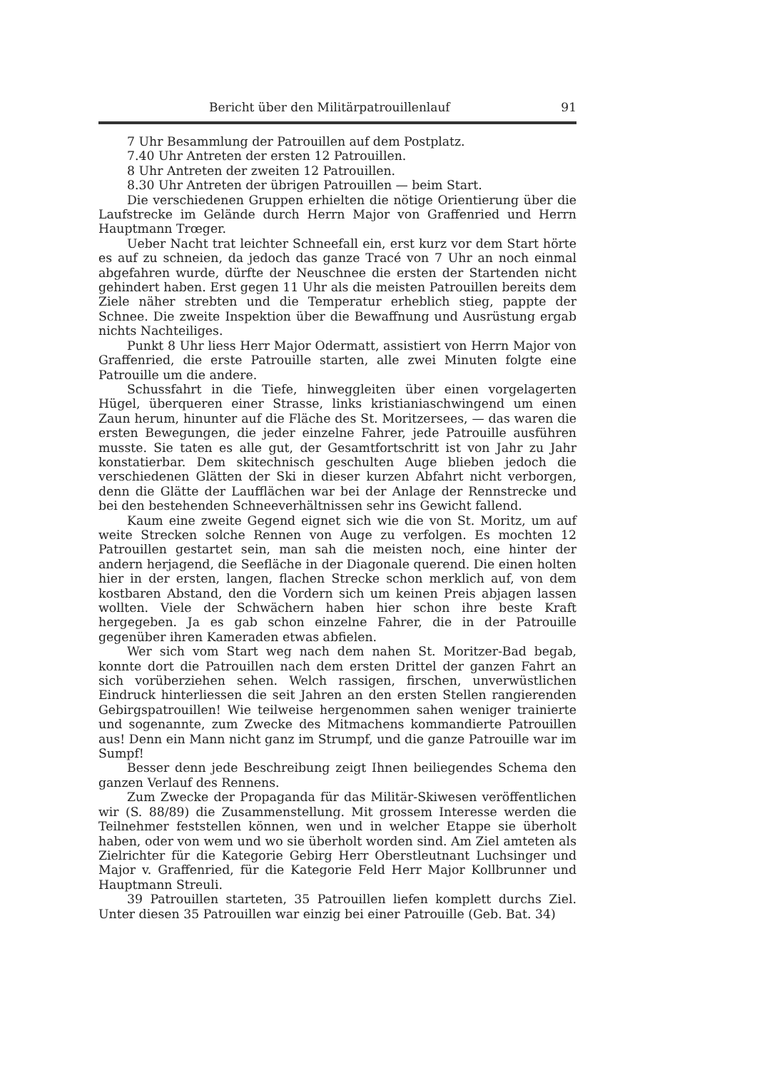Bericht über den Militärpatrouillenlauf 91
7 Uhr Besammlung der Patrouillen auf dem Postplatz.
7.40 Uhr Antreten der ersten 12 Patrouillen.
8 Uhr Antreten der zweiten 12 Patrouillen.
8.30 Uhr Antreten der übrigen Patrouillen — beim Start.
Die verschiedenen Gruppen erhielten die nötige Orientierung über die Laufstrecke im Gelände durch Herrn Major von Graffenried und Herrn Hauptmann Trœger.
Ueber Nacht trat leichter Schneefall ein, erst kurz vor dem Start hörte es auf zu schneien, da jedoch das ganze Tracé von 7 Uhr an noch einmal abgefahren wurde, dürfte der Neuschnee die ersten der Startenden nicht gehindert haben. Erst gegen 11 Uhr als die meisten Patrouillen bereits dem Ziele näher strebten und die Temperatur erheblich stieg, pappte der Schnee. Die zweite Inspektion über die Bewaffnung und Ausrüstung ergab nichts Nachteiliges.
Punkt 8 Uhr liess Herr Major Odermatt, assistiert von Herrn Major von Graffenried, die erste Patrouille starten, alle zwei Minuten folgte eine Patrouille um die andere.
Schussfahrt in die Tiefe, hinweggleiten über einen vorgelagerten Hügel, überqueren einer Strasse, links kristianiaschwingend um einen Zaun herum, hinunter auf die Fläche des St. Moritzersees, — das waren die ersten Bewegungen, die jeder einzelne Fahrer, jede Patrouille ausführen musste. Sie taten es alle gut, der Gesamtfortschritt ist von Jahr zu Jahr konstatierbar. Dem skitechnisch geschulten Auge blieben jedoch die verschiedenen Glätten der Ski in dieser kurzen Abfahrt nicht verborgen, denn die Glätte der Laufflächen war bei der Anlage der Rennstrecke und bei den bestehenden Schneeverhältnissen sehr ins Gewicht fallend.
Kaum eine zweite Gegend eignet sich wie die von St. Moritz, um auf weite Strecken solche Rennen von Auge zu verfolgen. Es mochten 12 Patrouillen gestartet sein, man sah die meisten noch, eine hinter der andern herjagend, die Seefläche in der Diagonale querend. Die einen holten hier in der ersten, langen, flachen Strecke schon merklich auf, von dem kostbaren Abstand, den die Vordern sich um keinen Preis abjagen lassen wollten. Viele der Schwächern haben hier schon ihre beste Kraft hergegeben. Ja es gab schon einzelne Fahrer, die in der Patrouille gegenüber ihren Kameraden etwas abfielen.
Wer sich vom Start weg nach dem nahen St. Moritzer-Bad begab, konnte dort die Patrouillen nach dem ersten Drittel der ganzen Fahrt an sich vorüberziehen sehen. Welch rassigen, firschen, unverwüstlichen Eindruck hinterliessen die seit Jahren an den ersten Stellen rangierenden Gebirgspatrouillen! Wie teilweise hergenommen sahen weniger trainierte und sogenannte, zum Zwecke des Mitmachens kommandierte Patrouillen aus! Denn ein Mann nicht ganz im Strumpf, und die ganze Patrouille war im Sumpf!
Besser denn jede Beschreibung zeigt Ihnen beiliegendes Schema den ganzen Verlauf des Rennens.
Zum Zwecke der Propaganda für das Militär-Skiwesen veröffentlichen wir (S. 88/89) die Zusammenstellung. Mit grossem Interesse werden die Teilnehmer feststellen können, wen und in welcher Etappe sie überholt haben, oder von wem und wo sie überholt worden sind. Am Ziel amteten als Zielrichter für die Kategorie Gebirg Herr Oberstleutnant Luchsinger und Major v. Graffenried, für die Kategorie Feld Herr Major Kollbrunner und Hauptmann Streuli.
39 Patrouillen starteten, 35 Patrouillen liefen komplett durchs Ziel. Unter diesen 35 Patrouillen war einzig bei einer Patrouille (Geb. Bat. 34)